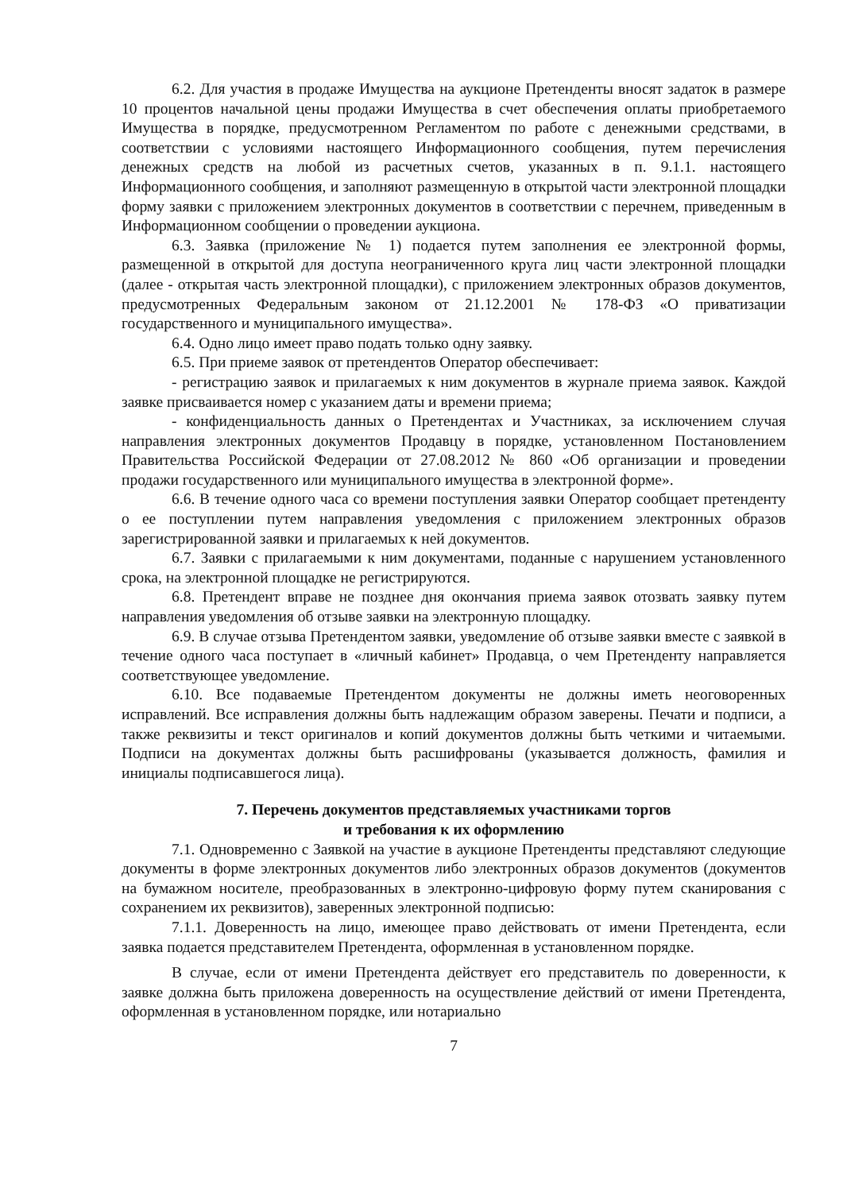6.2. Для участия в продаже Имущества на аукционе Претенденты вносят задаток в размере 10 процентов начальной цены продажи Имущества в счет обеспечения оплаты приобретаемого Имущества в порядке, предусмотренном Регламентом по работе с денежными средствами, в соответствии с условиями настоящего Информационного сообщения, путем перечисления денежных средств на любой из расчетных счетов, указанных в п. 9.1.1. настоящего Информационного сообщения, и заполняют размещенную в открытой части электронной площадки форму заявки с приложением электронных документов в соответствии с перечнем, приведенным в Информационном сообщении о проведении аукциона.
6.3. Заявка (приложение № 1) подается путем заполнения ее электронной формы, размещенной в открытой для доступа неограниченного круга лиц части электронной площадки (далее - открытая часть электронной площадки), с приложением электронных образов документов, предусмотренных Федеральным законом от 21.12.2001 № 178-ФЗ «О приватизации государственного и муниципального имущества».
6.4. Одно лицо имеет право подать только одну заявку.
6.5. При приеме заявок от претендентов Оператор обеспечивает:
- регистрацию заявок и прилагаемых к ним документов в журнале приема заявок. Каждой заявке присваивается номер с указанием даты и времени приема;
- конфиденциальность данных о Претендентах и Участниках, за исключением случая направления электронных документов Продавцу в порядке, установленном Постановлением Правительства Российской Федерации от 27.08.2012 № 860 «Об организации и проведении продажи государственного или муниципального имущества в электронной форме».
6.6. В течение одного часа со времени поступления заявки Оператор сообщает претенденту о ее поступлении путем направления уведомления с приложением электронных образов зарегистрированной заявки и прилагаемых к ней документов.
6.7. Заявки с прилагаемыми к ним документами, поданные с нарушением установленного срока, на электронной площадке не регистрируются.
6.8. Претендент вправе не позднее дня окончания приема заявок отозвать заявку путем направления уведомления об отзыве заявки на электронную площадку.
6.9. В случае отзыва Претендентом заявки, уведомление об отзыве заявки вместе с заявкой в течение одного часа поступает в «личный кабинет» Продавца, о чем Претенденту направляется соответствующее уведомление.
6.10. Все подаваемые Претендентом документы не должны иметь неоговоренных исправлений. Все исправления должны быть надлежащим образом заверены. Печати и подписи, а также реквизиты и текст оригиналов и копий документов должны быть четкими и читаемыми. Подписи на документах должны быть расшифрованы (указывается должность, фамилия и инициалы подписавшегося лица).
7. Перечень документов представляемых участниками торгов
и требования к их оформлению
7.1. Одновременно с Заявкой на участие в аукционе Претенденты представляют следующие документы в форме электронных документов либо электронных образов документов (документов на бумажном носителе, преобразованных в электронно-цифровую форму путем сканирования с сохранением их реквизитов), заверенных электронной подписью:
7.1.1. Доверенность на лицо, имеющее право действовать от имени Претендента, если заявка подается представителем Претендента, оформленная в установленном порядке.
В случае, если от имени Претендента действует его представитель по доверенности, к заявке должна быть приложена доверенность на осуществление действий от имени Претендента, оформленная в установленном порядке, или нотариально
7